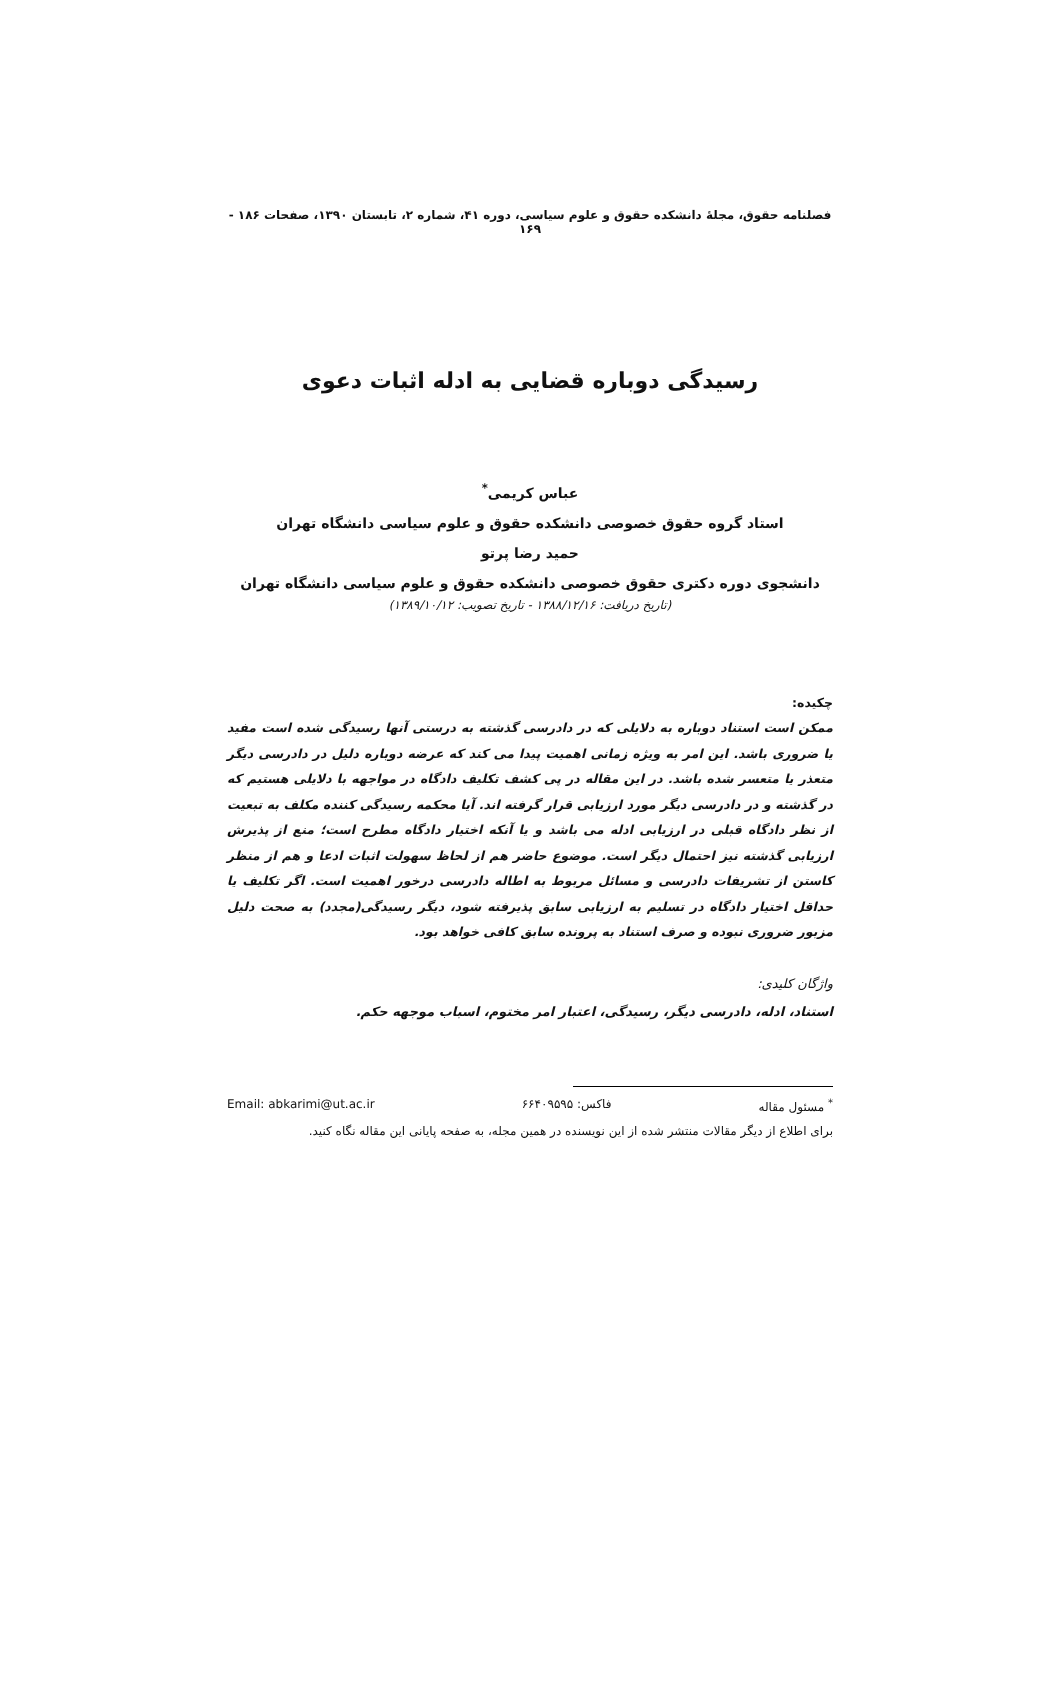فصلنامه حقوق، مجلهٔ دانشکده حقوق و علوم سیاسی، دوره ۴۱، شماره ۲، تابستان ۱۳۹۰، صفحات ۱۸۶ - ۱۶۹
رسیدگی دوباره قضایی به ادله اثبات دعوی
عباس کریمی<sup>*</sup>
استاد گروه حقوق خصوصی دانشکده حقوق و علوم سیاسی دانشگاه تهران
حمید رضا پرتو
دانشجوی دوره دکتری حقوق خصوصی دانشکده حقوق و علوم سیاسی دانشگاه تهران
(تاریخ دریافت: ۱۳۸۸/۱۲/۱۶ - تاریخ تصویب: ۱۳۸۹/۱۰/۱۲)
چکیده:
ممکن است استناد دوباره به دلایلی که در دادرسی گذشته به درستی آنها رسیدگی شده است مفید یا ضروری باشد. این امر به ویژه زمانی اهمیت پیدا می کند که عرضه دوباره دلیل در دادرسی دیگر متعذر یا متعسر شده باشد. در این مقاله در پی کشف تکلیف دادگاه در مواجهه با دلایلی هستیم که در گذشته و در دادرسی دیگر مورد ارزیابی قرار گرفته اند. آیا محکمه رسیدگی کننده مکلف به تبعیت از نظر دادگاه قبلی در ارزیابی ادله می باشد و یا آنکه اختیار دادگاه مطرح است؛ منع از پذیرش ارزیابی گذشته نیز احتمال دیگر است. موضوع حاضر هم از لحاظ سهولت اثبات ادعا و هم از منظر کاستن از تشریفات دادرسی و مسائل مربوط به اطاله دادرسی درخور اهمیت است. اگر تکلیف یا حداقل اختیار دادگاه در تسلیم به ارزیابی سابق پذیرفته شود، دیگر رسیدگی(مجدد) به صحت دلیل مزبور ضروری نبوده و صرف استناد به پرونده سابق کافی خواهد بود.
واژگان کلیدی:
استناد، ادله، دادرسی دیگر، رسیدگی، اعتبار امر مختوم، اسباب موجهه حکم.
<sup>*</sup> مسئول مقاله فاکس: ۶۶۴۰۹۵۹۵ Email: abkarimi@ut.ac.ir
برای اطلاع از دیگر مقالات منتشر شده از این نویسنده در همین مجله، به صفحه پایانی این مقاله نگاه کنید.